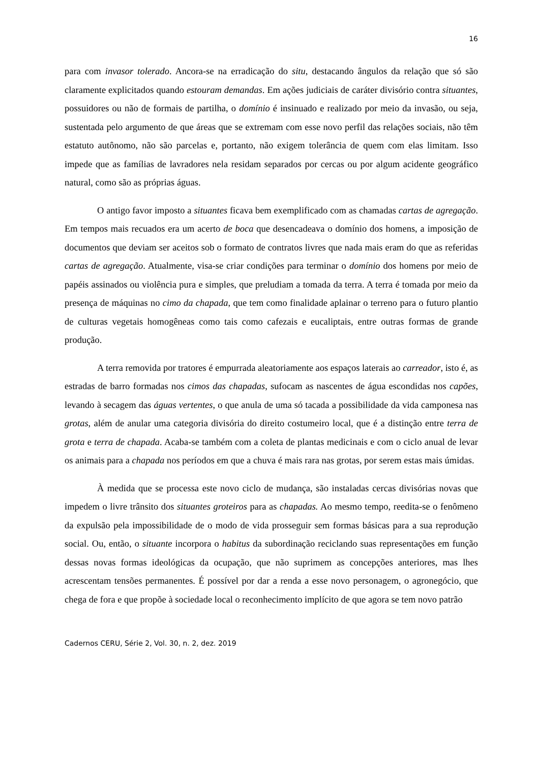16
para com invasor tolerado. Ancora-se na erradicação do situ, destacando ângulos da relação que só são claramente explicitados quando estouram demandas. Em ações judiciais de caráter divisório contra situantes, possuidores ou não de formais de partilha, o domínio é insinuado e realizado por meio da invasão, ou seja, sustentada pelo argumento de que áreas que se extremam com esse novo perfil das relações sociais, não têm estatuto autônomo, não são parcelas e, portanto, não exigem tolerância de quem com elas limitam. Isso impede que as famílias de lavradores nela residam separados por cercas ou por algum acidente geográfico natural, como são as próprias águas.
O antigo favor imposto a situantes ficava bem exemplificado com as chamadas cartas de agregação. Em tempos mais recuados era um acerto de boca que desencadeava o domínio dos homens, a imposição de documentos que deviam ser aceitos sob o formato de contratos livres que nada mais eram do que as referidas cartas de agregação. Atualmente, visa-se criar condições para terminar o domínio dos homens por meio de papéis assinados ou violência pura e simples, que preludiam a tomada da terra. A terra é tomada por meio da presença de máquinas no cimo da chapada, que tem como finalidade aplainar o terreno para o futuro plantio de culturas vegetais homogêneas como tais como cafezais e eucaliptais, entre outras formas de grande produção.
A terra removida por tratores é empurrada aleatoriamente aos espaços laterais ao carreador, isto é, as estradas de barro formadas nos cimos das chapadas, sufocam as nascentes de água escondidas nos capões, levando à secagem das águas vertentes, o que anula de uma só tacada a possibilidade da vida camponesa nas grotas, além de anular uma categoria divisória do direito costumeiro local, que é a distinção entre terra de grota e terra de chapada. Acaba-se também com a coleta de plantas medicinais e com o ciclo anual de levar os animais para a chapada nos períodos em que a chuva é mais rara nas grotas, por serem estas mais úmidas.
À medida que se processa este novo ciclo de mudança, são instaladas cercas divisórias novas que impedem o livre trânsito dos situantes groteiros para as chapadas. Ao mesmo tempo, reedita-se o fenômeno da expulsão pela impossibilidade de o modo de vida prosseguir sem formas básicas para a sua reprodução social. Ou, então, o situante incorpora o habitus da subordinação reciclando suas representações em função dessas novas formas ideológicas da ocupação, que não suprimem as concepções anteriores, mas lhes acrescentam tensões permanentes. É possível por dar a renda a esse novo personagem, o agronegócio, que chega de fora e que propõe à sociedade local o reconhecimento implícito de que agora se tem novo patrão
Cadernos CERU, Série 2, Vol. 30, n. 2, dez. 2019